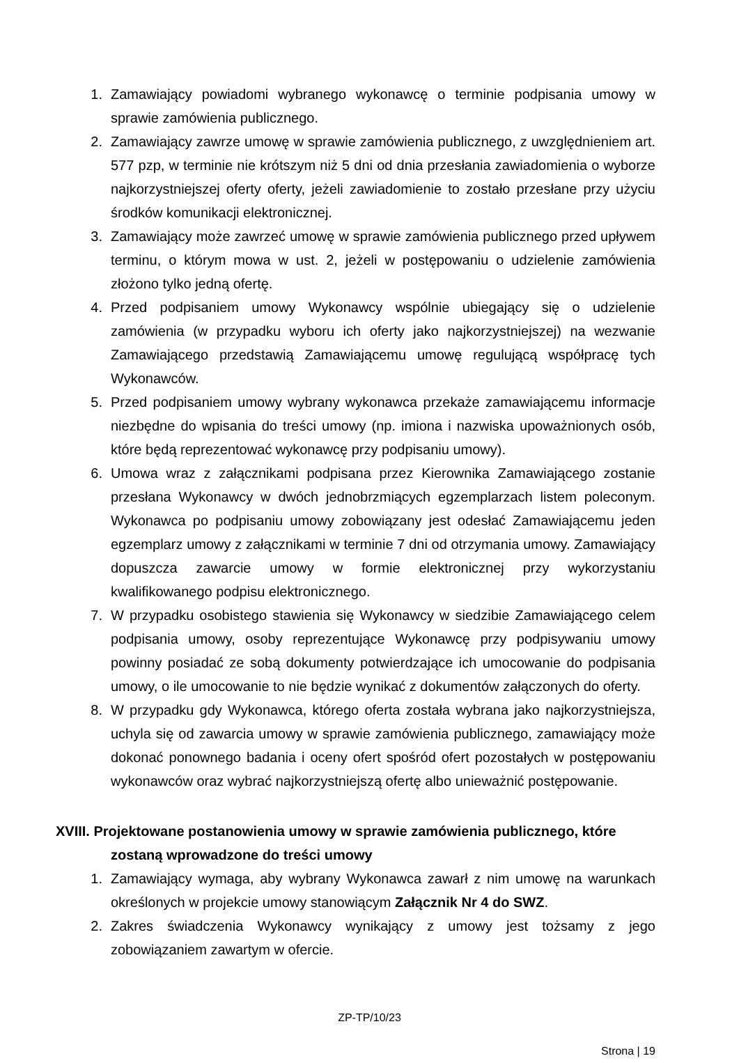1. Zamawiający powiadomi wybranego wykonawcę o terminie podpisania umowy w sprawie zamówienia publicznego.
2. Zamawiający zawrze umowę w sprawie zamówienia publicznego, z uwzględnieniem art. 577 pzp, w terminie nie krótszym niż 5 dni od dnia przesłania zawiadomienia o wyborze najkorzystniejszej oferty oferty, jeżeli zawiadomienie to zostało przesłane przy użyciu środków komunikacji elektronicznej.
3. Zamawiający może zawrzeć umowę w sprawie zamówienia publicznego przed upływem terminu, o którym mowa w ust. 2, jeżeli w postępowaniu o udzielenie zamówienia złożono tylko jedną ofertę.
4. Przed podpisaniem umowy Wykonawcy wspólnie ubiegający się o udzielenie zamówienia (w przypadku wyboru ich oferty jako najkorzystniejszej) na wezwanie Zamawiającego przedstawią Zamawiającemu umowę regulującą współpracę tych Wykonawców.
5. Przed podpisaniem umowy wybrany wykonawca przekaże zamawiającemu informacje niezbędne do wpisania do treści umowy (np. imiona i nazwiska upoważnionych osób, które będą reprezentować wykonawcę przy podpisaniu umowy).
6. Umowa wraz z załącznikami podpisana przez Kierownika Zamawiającego zostanie przesłana Wykonawcy w dwóch jednobrzmiących egzemplarzach listem poleconym. Wykonawca po podpisaniu umowy zobowiązany jest odesłać Zamawiającemu jeden egzemplarz umowy z załącznikami w terminie 7 dni od otrzymania umowy. Zamawiający dopuszcza zawarcie umowy w formie elektronicznej przy wykorzystaniu kwalifikowanego podpisu elektronicznego.
7. W przypadku osobistego stawienia się Wykonawcy w siedzibie Zamawiającego celem podpisania umowy, osoby reprezentujące Wykonawcę przy podpisywaniu umowy powinny posiadać ze sobą dokumenty potwierdzające ich umocowanie do podpisania umowy, o ile umocowanie to nie będzie wynikać z dokumentów załączonych do oferty.
8. W przypadku gdy Wykonawca, którego oferta została wybrana jako najkorzystniejsza, uchyla się od zawarcia umowy w sprawie zamówienia publicznego, zamawiający może dokonać ponownego badania i oceny ofert spośród ofert pozostałych w postępowaniu wykonawców oraz wybrać najkorzystniejszą ofertę albo unieważnić postępowanie.
XVIII. Projektowane postanowienia umowy w sprawie zamówienia publicznego, które
zostaną wprowadzone do treści umowy
1. Zamawiający wymaga, aby wybrany Wykonawca zawarł z nim umowę na warunkach określonych w projekcie umowy stanowiącym Załącznik Nr 4 do SWZ.
2. Zakres świadczenia Wykonawcy wynikający z umowy jest tożsamy z jego zobowiązaniem zawartym w ofercie.
ZP-TP/10/23
Strona | 19